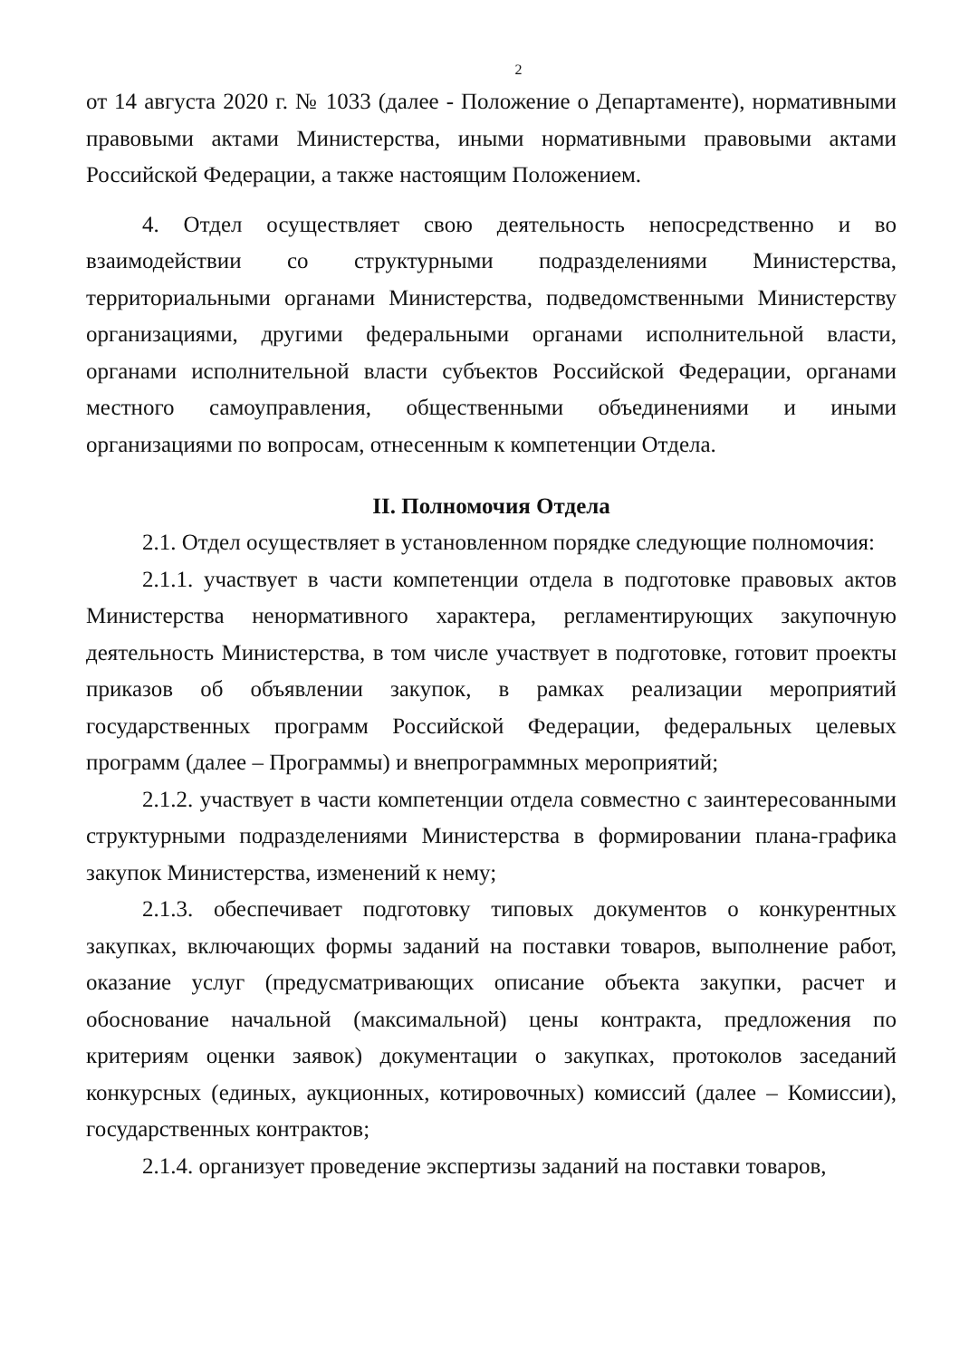2
от 14 августа 2020 г. № 1033 (далее - Положение о Департаменте), нормативными правовыми актами Министерства, иными нормативными правовыми актами Российской Федерации, а также настоящим Положением.
4. Отдел осуществляет свою деятельность непосредственно и во взаимодействии со структурными подразделениями Министерства, территориальными органами Министерства, подведомственными Министерству организациями, другими федеральными органами исполнительной власти, органами исполнительной власти субъектов Российской Федерации, органами местного самоуправления, общественными объединениями и иными организациями по вопросам, отнесенным к компетенции Отдела.
II. Полномочия Отдела
2.1. Отдел осуществляет в установленном порядке следующие полномочия:
2.1.1. участвует в части компетенции отдела в подготовке правовых актов Министерства ненормативного характера, регламентирующих закупочную деятельность Министерства, в том числе участвует в подготовке, готовит проекты приказов об объявлении закупок, в рамках реализации мероприятий государственных программ Российской Федерации, федеральных целевых программ (далее – Программы) и внепрограммных мероприятий;
2.1.2. участвует в части компетенции отдела совместно с заинтересованными структурными подразделениями Министерства в формировании плана-графика закупок Министерства, изменений к нему;
2.1.3. обеспечивает подготовку типовых документов о конкурентных закупках, включающих формы заданий на поставки товаров, выполнение работ, оказание услуг (предусматривающих описание объекта закупки, расчет и обоснование начальной (максимальной) цены контракта, предложения по критериям оценки заявок) документации о закупках, протоколов заседаний конкурсных (единых, аукционных, котировочных) комиссий (далее – Комиссии), государственных контрактов;
2.1.4. организует проведение экспертизы заданий на поставки товаров,